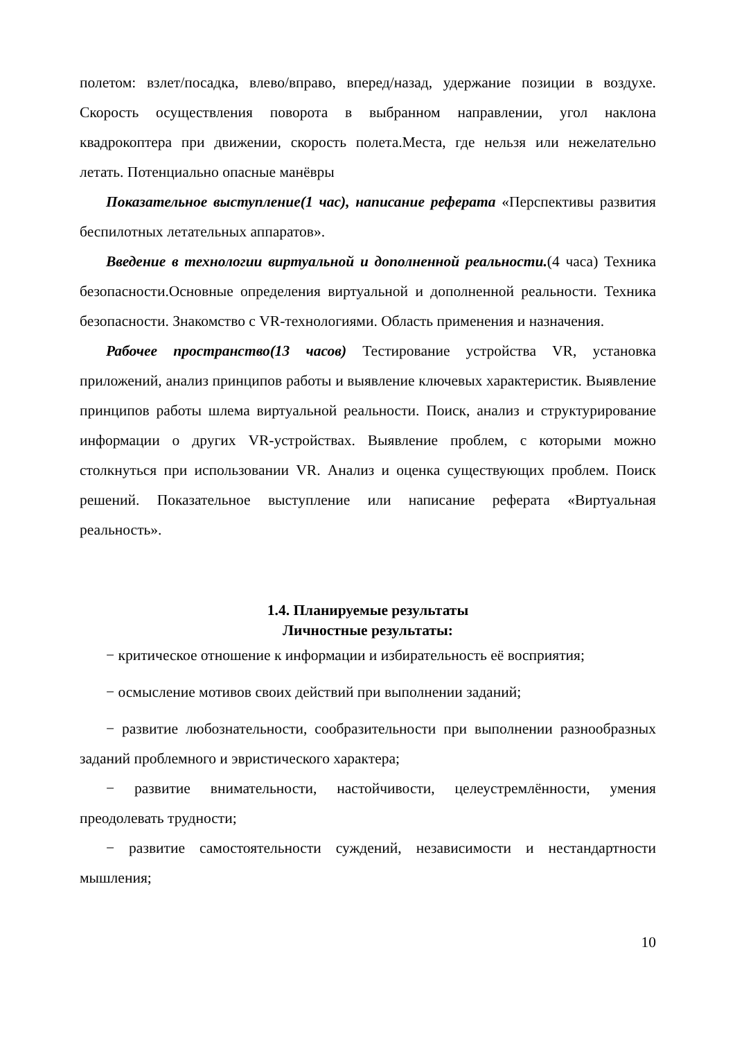полетом: взлет/посадка, влево/вправо, вперед/назад, удержание позиции в воздухе. Скорость осуществления поворота в выбранном направлении, угол наклона квадрокоптера при движении, скорость полета.Места, где нельзя или нежелательно летать. Потенциально опасные манёвры
Показательное выступление(1 час), написание реферата «Перспективы развития беспилотных летательных аппаратов».
Введение в технологии виртуальной и дополненной реальности.(4 часа) Техника безопасности.Основные определения виртуальной и дополненной реальности. Техника безопасности. Знакомство с VR-технологиями. Область применения и назначения.
Рабочее пространство(13 часов) Тестирование устройства VR, установка приложений, анализ принципов работы и выявление ключевых характеристик. Выявление принципов работы шлема виртуальной реальности. Поиск, анализ и структурирование информации о других VR-устройствах. Выявление проблем, с которыми можно столкнуться при использовании VR. Анализ и оценка существующих проблем. Поиск решений. Показательное выступление или написание реферата «Виртуальная реальность».
1.4. Планируемые результаты
Личностные результаты:
− критическое отношение к информации и избирательность её восприятия;
− осмысление мотивов своих действий при выполнении заданий;
− развитие любознательности, сообразительности при выполнении разнообразных заданий проблемного и эвристического характера;
− развитие внимательности, настойчивости, целеустремлённости, умения преодолевать трудности;
− развитие самостоятельности суждений, независимости и нестандартности мышления;
10